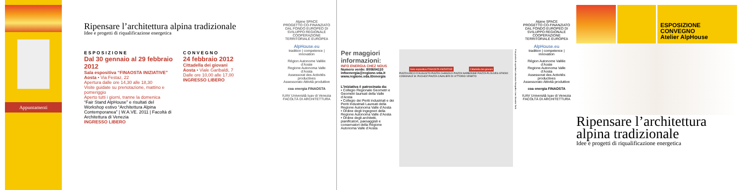Appuntamenti
Ripensare l’architettura alpina tradizionale
Idee e progetti di riqualificazione energetica
E S P O S I Z I O N E
Dal 30 gennaio al 29 febbraio 2012
Sala espositiva “FINAOSTA INIZIATIVE”
Aosta • Via Festaz, 22
Apertura dalle ore 14,30 alle 18,30
Visite guidate su prenotazione, mattino e pomeriggio
Aperto tutti i giorni, tranne la domenica
“Fair Stand AlpHouse” e risultati del Workshop estivo “Architettura Alpina Contemporanea” | W.A.VE. 2011 | Facoltà di Architettura di Venezia
INGRESSO LIBERO
C O N V E G N O
24 febbraio 2012
Cittadella dei giovani
Aosta • Viale Garibaldi, 7
Dalle ore 10,00 alle 17,00
INGRESSO LIBERO
Alpine SPACE
PROGETTO CO-FINANZIATO DAL FONDO EUROPEO DI SVILUPPO REGIONALE
COOPERAZIONE TERRITORIALE EUROPEA
AlpHouse.eu
tradition | competence | innovation
Région Autonome Vallée d’Aoste
Regione Autonoma Valle d’Aosta
Assessorat des Activités productives
Assessorato Attività produttive
coa energia FINAOSTA
IUAV Università Iuav di Venezia FACOLTÀ DI ARCHITETTURA
Per maggiori informazioni:
INFO ENERGIA CHEZ NOUS
Numero verde: 800604110
infoenergia@regione.vda.it
www.regione.vda.it/energia
L’iniziativa è patrocinata da:
• Collegio Regionale Geometri e Geometri laureati della Valle d’Aosta
• Collegio dei Periti industriali e dei Periti Industriali Laureati della Regione Autonoma Valle d’Aosta
• Ordine degli Ingegneri della Regione Autonoma Valle d’Aosta
• Ordine degli architetti, pianificatori, paesaggisti e conservatori della Regione Autonoma Valle d’Aosta
Sala espositiva FINAOSTA INIZIATIVE Cittadella dei giovani
PIAZZA ARCO D’AUGUSTO PIAZZA CHANOUX PIAZZA NARBONNE PIAZZA PLOUVES STADIO COMUNALE M. PUCHOZ PIAZZA CAVALIERI DI VITTORIO VENETO
Foto plastici di copertina: Laboratorio fotografico Iuav, Maurizio Tarlà
Alpine SPACE
PROGETTO CO-FINANZIATO DAL FONDO EUROPEO DI SVILUPPO REGIONALE
COOPERAZIONE TERRITORIALE EUROPEA
AlpHouse.eu
tradition | competence | innovation
Région Autonome Vallée d’Aoste
Regione Autonoma Valle d’Aosta
Assessorat des Activités productives
Assessorato Attività produttive
coa energia FINAOSTA
IUAV Università Iuav di Venezia FACOLTÀ DI ARCHITETTURA
ESPOSIZIONE
CONVEGNO
Atelier AlpHouse
Ripensare l’architettura alpina tradizionale
Idee e progetti di riqualificazione energetica